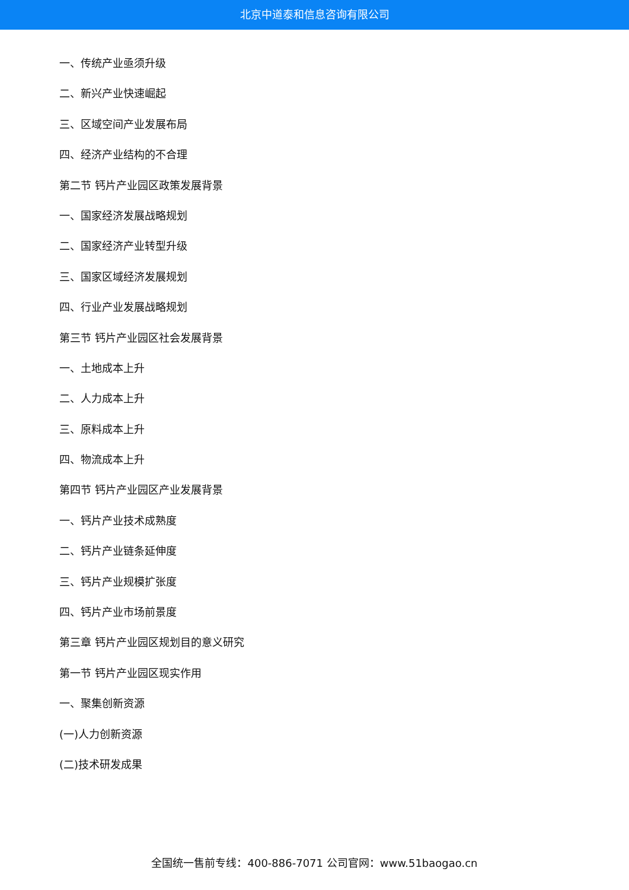北京中道泰和信息咨询有限公司
一、传统产业亟须升级
二、新兴产业快速崛起
三、区域空间产业发展布局
四、经济产业结构的不合理
第二节 钙片产业园区政策发展背景
一、国家经济发展战略规划
二、国家经济产业转型升级
三、国家区域经济发展规划
四、行业产业发展战略规划
第三节 钙片产业园区社会发展背景
一、土地成本上升
二、人力成本上升
三、原料成本上升
四、物流成本上升
第四节 钙片产业园区产业发展背景
一、钙片产业技术成熟度
二、钙片产业链条延伸度
三、钙片产业规模扩张度
四、钙片产业市场前景度
第三章 钙片产业园区规划目的意义研究
第一节 钙片产业园区现实作用
一、聚集创新资源
(一)人力创新资源
(二)技术研发成果
全国统一售前专线：400-886-7071 公司官网：www.51baogao.cn